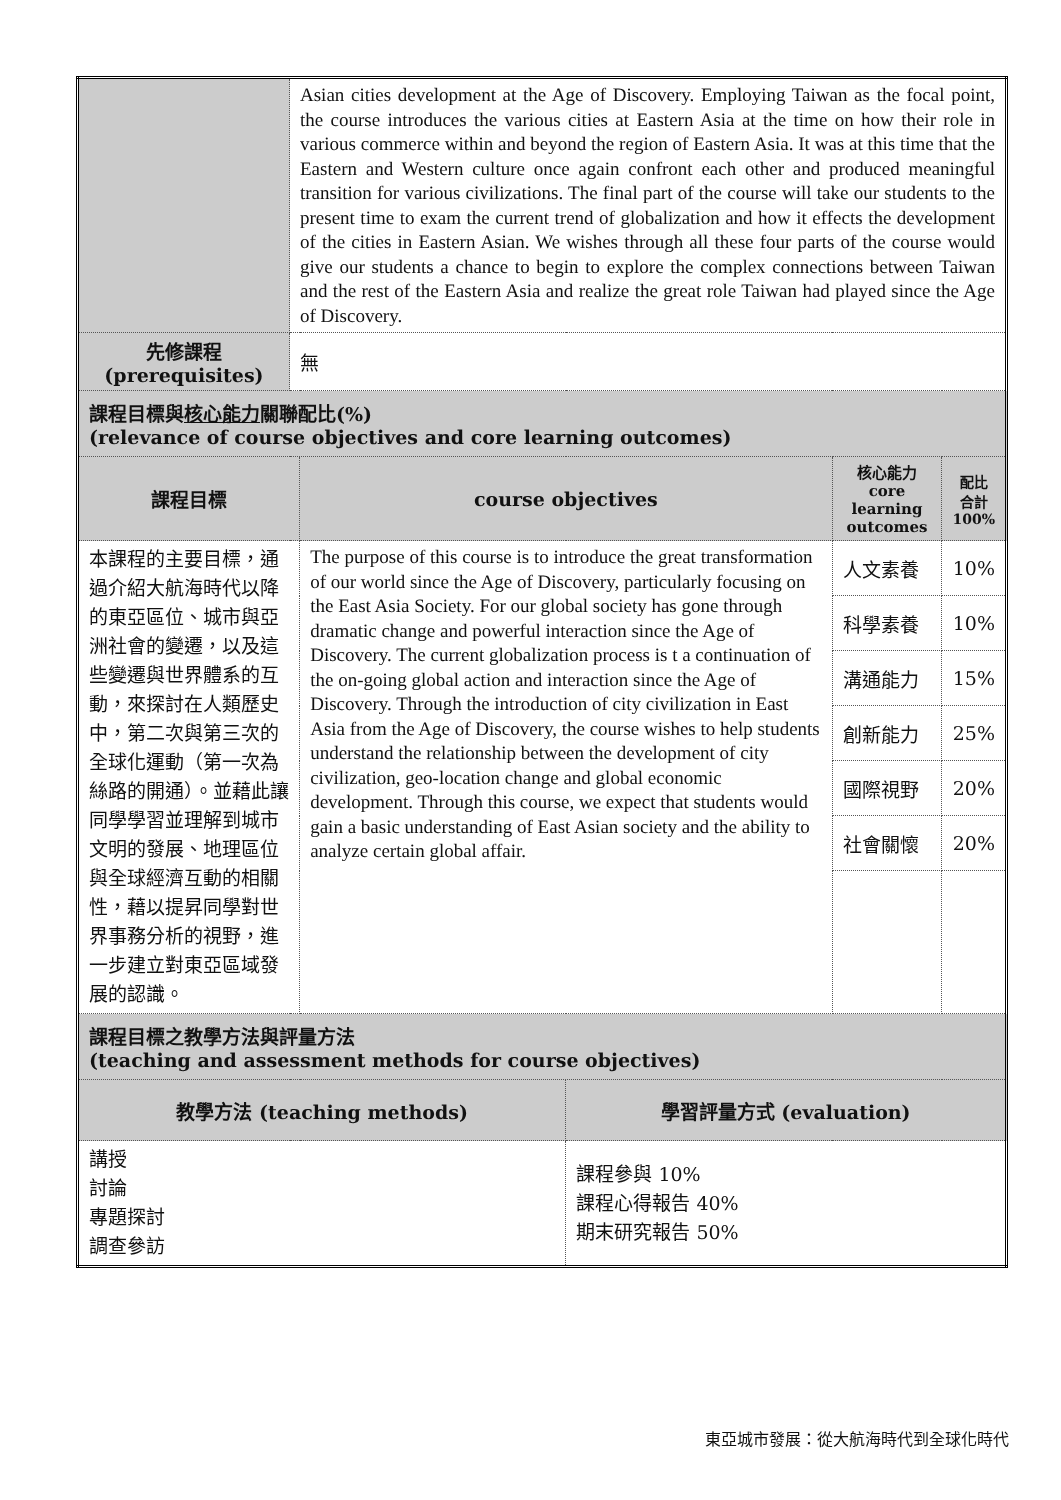| | Asian cities development at the Age of Discovery. Employing Taiwan as the focal point, the course introduces the various cities at Eastern Asia at the time on how their role in various commerce within and beyond the region of Eastern Asia. It was at this time that the Eastern and Western culture once again confront each other and produced meaningful transition for various civilizations. The final part of the course will take our students to the present time to exam the current trend of globalization and how it effects the development of the cities in Eastern Asian. We wishes through all these four parts of the course would give our students a chance to begin to explore the complex connections between Taiwan and the rest of the Eastern Asia and realize the great role Taiwan had played since the Age of Discovery. | | | | |
| 先修課程 (prerequisites) | 無 | | | | |
| 課程目標與 核心能力 關聯配比(%) (relevance of course objectives and core learning outcomes) | | | | | |
| 課程目標 | | course objectives | | 核心能力 core learning outcomes | 配比 合計 100% |
| 本課程的主要目標，通過介紹大航海時代以降的東亞區位、城市與亞洲社會的變遷，以及這些變遷與世界體系的互動，來探討在人類歷史中，第二次與第三次的全球化運動（第一次為絲路的開通）。並藉此讓同學學習並理解到城市文明的發展、地理區位與全球經濟互動的相關性，藉以提昇同學對世界事務分析的視野，進一步建立對東亞區域發展的認識。 | | The purpose of this course is to introduce the great transformation of our world since the Age of Discovery, particularly focusing on the East Asia Society. For our global society has gone through dramatic change and powerful interaction since the Age of Discovery. The current globalization process is t a continuation of the on-going global action and interaction since the Age of Discovery. Through the introduction of city civilization in East Asia from the Age of Discovery, the course wishes to help students understand the relationship between the development of city civilization, geo-location change and global economic development. Through this course, we expect that students would gain a basic understanding of East Asian society and the ability to analyze certain global affair. | | 人文素養 | 10% |
| | | | | 科學素養 | 10% |
| | | | | 溝通能力 | 15% |
| | | | | 創新能力 | 25% |
| | | | | 國際視野 | 20% |
| | | | | 社會關懷 | 20% |
| 課程目標之教學方法與評量方法 (teaching and assessment methods for course objectives) | | | | | |
| 教學方法 (teaching methods) | | | 學習評量方式 (evaluation) | | |
| 講授 討論 專題探討 調查參訪 | | | 課程參與 10% 課程心得報告 40% 期末研究報告 50% | | |
東亞城市發展：從大航海時代到全球化時代